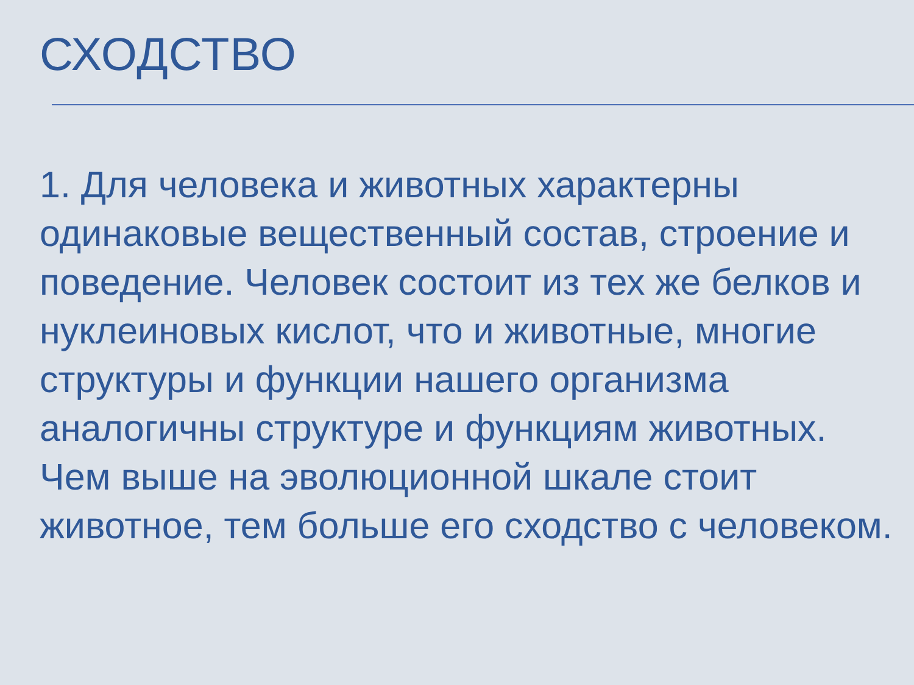СХОДСТВО
1. Для человека и животных характерны одинаковые вещественный состав, строение и поведение. Человек состоит из тех же белков и нуклеиновых кислот, что и животные, многие структуры и функции нашего организма аналогичны структуре и функциям животных. Чем выше на эволюционной шкале стоит животное, тем больше его сходство с человеком.